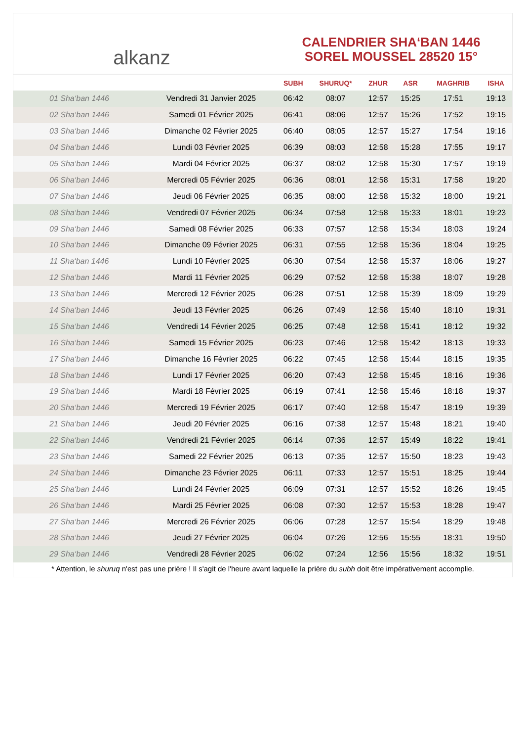alkanz
CALENDRIER SHA‘BAN 1446
SOREL MOUSSEL 28520 15°
| | | SUBH | SHURUQ* | ZHUR | ASR | MAGHRIB | ISHA |
| --- | --- | --- | --- | --- | --- | --- | --- |
| 01 Sha‘ban 1446 | Vendredi 31 Janvier 2025 | 06:42 | 08:07 | 12:57 | 15:25 | 17:51 | 19:13 |
| 02 Sha‘ban 1446 | Samedi 01 Février 2025 | 06:41 | 08:06 | 12:57 | 15:26 | 17:52 | 19:15 |
| 03 Sha‘ban 1446 | Dimanche 02 Février 2025 | 06:40 | 08:05 | 12:57 | 15:27 | 17:54 | 19:16 |
| 04 Sha‘ban 1446 | Lundi 03 Février 2025 | 06:39 | 08:03 | 12:58 | 15:28 | 17:55 | 19:17 |
| 05 Sha‘ban 1446 | Mardi 04 Février 2025 | 06:37 | 08:02 | 12:58 | 15:30 | 17:57 | 19:19 |
| 06 Sha‘ban 1446 | Mercredi 05 Février 2025 | 06:36 | 08:01 | 12:58 | 15:31 | 17:58 | 19:20 |
| 07 Sha‘ban 1446 | Jeudi 06 Février 2025 | 06:35 | 08:00 | 12:58 | 15:32 | 18:00 | 19:21 |
| 08 Sha‘ban 1446 | Vendredi 07 Février 2025 | 06:34 | 07:58 | 12:58 | 15:33 | 18:01 | 19:23 |
| 09 Sha‘ban 1446 | Samedi 08 Février 2025 | 06:33 | 07:57 | 12:58 | 15:34 | 18:03 | 19:24 |
| 10 Sha‘ban 1446 | Dimanche 09 Février 2025 | 06:31 | 07:55 | 12:58 | 15:36 | 18:04 | 19:25 |
| 11 Sha‘ban 1446 | Lundi 10 Février 2025 | 06:30 | 07:54 | 12:58 | 15:37 | 18:06 | 19:27 |
| 12 Sha‘ban 1446 | Mardi 11 Février 2025 | 06:29 | 07:52 | 12:58 | 15:38 | 18:07 | 19:28 |
| 13 Sha‘ban 1446 | Mercredi 12 Février 2025 | 06:28 | 07:51 | 12:58 | 15:39 | 18:09 | 19:29 |
| 14 Sha‘ban 1446 | Jeudi 13 Février 2025 | 06:26 | 07:49 | 12:58 | 15:40 | 18:10 | 19:31 |
| 15 Sha‘ban 1446 | Vendredi 14 Février 2025 | 06:25 | 07:48 | 12:58 | 15:41 | 18:12 | 19:32 |
| 16 Sha‘ban 1446 | Samedi 15 Février 2025 | 06:23 | 07:46 | 12:58 | 15:42 | 18:13 | 19:33 |
| 17 Sha‘ban 1446 | Dimanche 16 Février 2025 | 06:22 | 07:45 | 12:58 | 15:44 | 18:15 | 19:35 |
| 18 Sha‘ban 1446 | Lundi 17 Février 2025 | 06:20 | 07:43 | 12:58 | 15:45 | 18:16 | 19:36 |
| 19 Sha‘ban 1446 | Mardi 18 Février 2025 | 06:19 | 07:41 | 12:58 | 15:46 | 18:18 | 19:37 |
| 20 Sha‘ban 1446 | Mercredi 19 Février 2025 | 06:17 | 07:40 | 12:58 | 15:47 | 18:19 | 19:39 |
| 21 Sha‘ban 1446 | Jeudi 20 Février 2025 | 06:16 | 07:38 | 12:57 | 15:48 | 18:21 | 19:40 |
| 22 Sha‘ban 1446 | Vendredi 21 Février 2025 | 06:14 | 07:36 | 12:57 | 15:49 | 18:22 | 19:41 |
| 23 Sha‘ban 1446 | Samedi 22 Février 2025 | 06:13 | 07:35 | 12:57 | 15:50 | 18:23 | 19:43 |
| 24 Sha‘ban 1446 | Dimanche 23 Février 2025 | 06:11 | 07:33 | 12:57 | 15:51 | 18:25 | 19:44 |
| 25 Sha‘ban 1446 | Lundi 24 Février 2025 | 06:09 | 07:31 | 12:57 | 15:52 | 18:26 | 19:45 |
| 26 Sha‘ban 1446 | Mardi 25 Février 2025 | 06:08 | 07:30 | 12:57 | 15:53 | 18:28 | 19:47 |
| 27 Sha‘ban 1446 | Mercredi 26 Février 2025 | 06:06 | 07:28 | 12:57 | 15:54 | 18:29 | 19:48 |
| 28 Sha‘ban 1446 | Jeudi 27 Février 2025 | 06:04 | 07:26 | 12:56 | 15:55 | 18:31 | 19:50 |
| 29 Sha‘ban 1446 | Vendredi 28 Février 2025 | 06:02 | 07:24 | 12:56 | 15:56 | 18:32 | 19:51 |
* Attention, le shuruq n'est pas une prière ! Il s'agit de l'heure avant laquelle la prière du subh doit être impérativement accomplie.